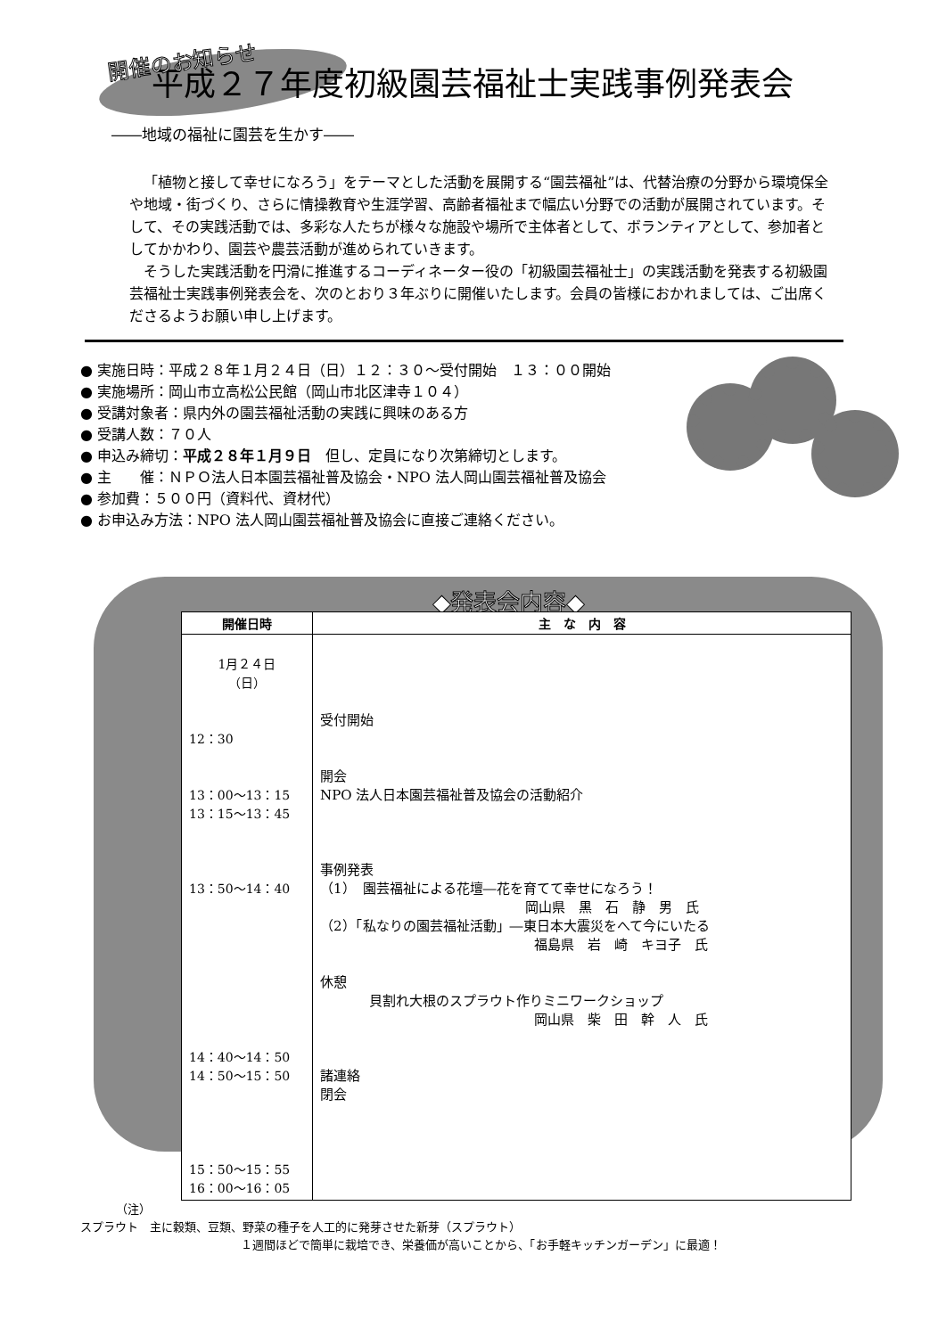開催のお知らせ
平成２７年度初級園芸福祉士実践事例発表会
――地域の福祉に園芸を生かす――
「植物と接して幸せになろう」をテーマとした活動を展開する“園芸福祉”は、代替治療の分野から環境保全や地域・街づくり、さらに情操教育や生涯学習、高齢者福祉まで幅広い分野での活動が展開されています。そして、その実践活動では、多彩な人たちが様々な施設や場所で主体者として、ボランティアとして、参加者としてかかわり、園芸や農芸活動が進められていきます。
そうした実践活動を円滑に推進するコーディネーター役の「初級園芸福祉士」の実践活動を発表する初級園芸福祉士実践事例発表会を、次のとおり３年ぶりに開催いたします。会員の皆様におかれましては、ご出席くださるようお願い申し上げます。
● 実施日時：平成２８年１月２４日（日）１２：３０～受付開始　１３：００開始
● 実施場所：岡山市立高松公民館（岡山市北区津寺１０４）
● 受講対象者：県内外の園芸福祉活動の実践に興味のある方
● 受講人数：７０人
● 申込み締切：平成２８年１月９日　但し、定員になり次第締切とします。
● 主　　催：ＮＰＯ法人日本園芸福祉普及協会・NPO 法人岡山園芸福祉普及協会
● 参加費：５００円（資料代、資材代）
● お申込み方法：NPO 法人岡山園芸福祉普及協会に直接ご連絡ください。
◆発表会内容◆
| 開催日時 | 主 な 内 容 |
| --- | --- |
| 1月２４日 （日） 12：30 13：00～13：15 13：15～13：45 13：50～14：40 14：40～14：50 14：50～15：50 15：50～15：55 16：00～16：05 | 受付開始 開会 NPO 法人日本園芸福祉普及協会の活動紹介 事例発表 （1） 園芸福祉による花壇―花を育てて幸せになろう！ 岡山県 黒 石 静 男 氏 （2）「私なりの園芸福祉活動」―東日本大震災をへて今にいたる 福島県 岩 崎 キヨ子 氏 休憩 貝割れ大根のスプラウト作りミニワークショップ 岡山県 柴 田 幹 人 氏 諸連絡 閉会 |
（注）
スプラウト　主に穀類、豆類、野菜の種子を人工的に発芽させた新芽（スプラウト）
１週間ほどで簡単に栽培でき、栄養価が高いことから、「お手軽キッチンガーデン」に最適！